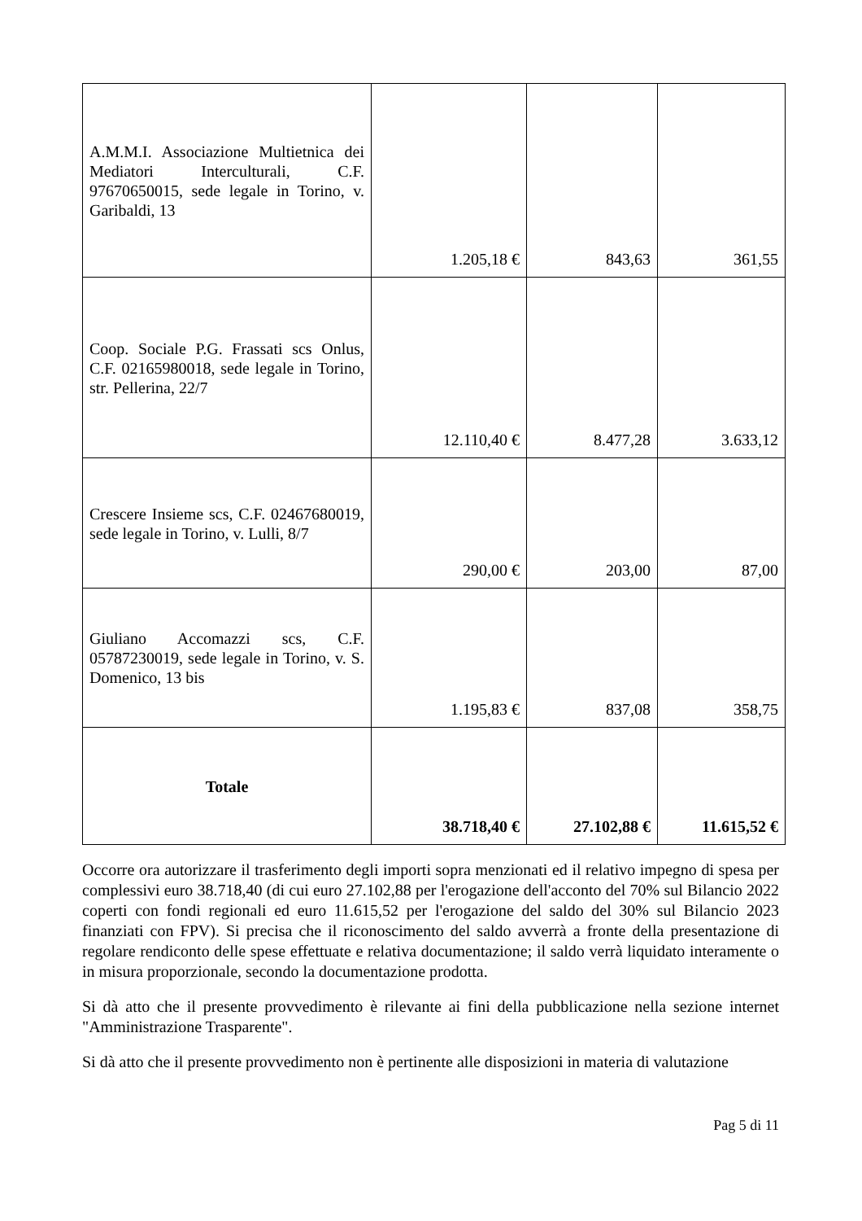| A.M.M.I. Associazione Multietnica dei Mediatori Interculturali, C.F. 97670650015, sede legale in Torino, v. Garibaldi, 13 | 1.205,18 € | 843,63 | 361,55 |
| Coop. Sociale P.G. Frassati scs Onlus, C.F. 02165980018, sede legale in Torino, str. Pellerina, 22/7 | 12.110,40 € | 8.477,28 | 3.633,12 |
| Crescere Insieme scs, C.F. 02467680019, sede legale in Torino, v. Lulli, 8/7 | 290,00 € | 203,00 | 87,00 |
| Giuliano Accomazzi scs, C.F. 05787230019, sede legale in Torino, v. S. Domenico, 13 bis | 1.195,83 € | 837,08 | 358,75 |
| Totale | 38.718,40 € | 27.102,88 € | 11.615,52 € |
Occorre ora autorizzare il trasferimento degli importi sopra menzionati ed il relativo impegno di spesa per complessivi euro 38.718,40 (di cui euro 27.102,88 per l'erogazione dell'acconto del 70% sul Bilancio 2022 coperti con fondi regionali ed euro 11.615,52 per l'erogazione del saldo del 30% sul Bilancio 2023 finanziati con FPV). Si precisa che il riconoscimento del saldo avverrà a fronte della presentazione di regolare rendiconto delle spese effettuate e relativa documentazione; il saldo verrà liquidato interamente o in misura proporzionale, secondo la documentazione prodotta.
Si dà atto che il presente provvedimento è rilevante ai fini della pubblicazione nella sezione internet "Amministrazione Trasparente".
Si dà atto che il presente provvedimento non è pertinente alle disposizioni in materia di valutazione
Pag 5 di 11